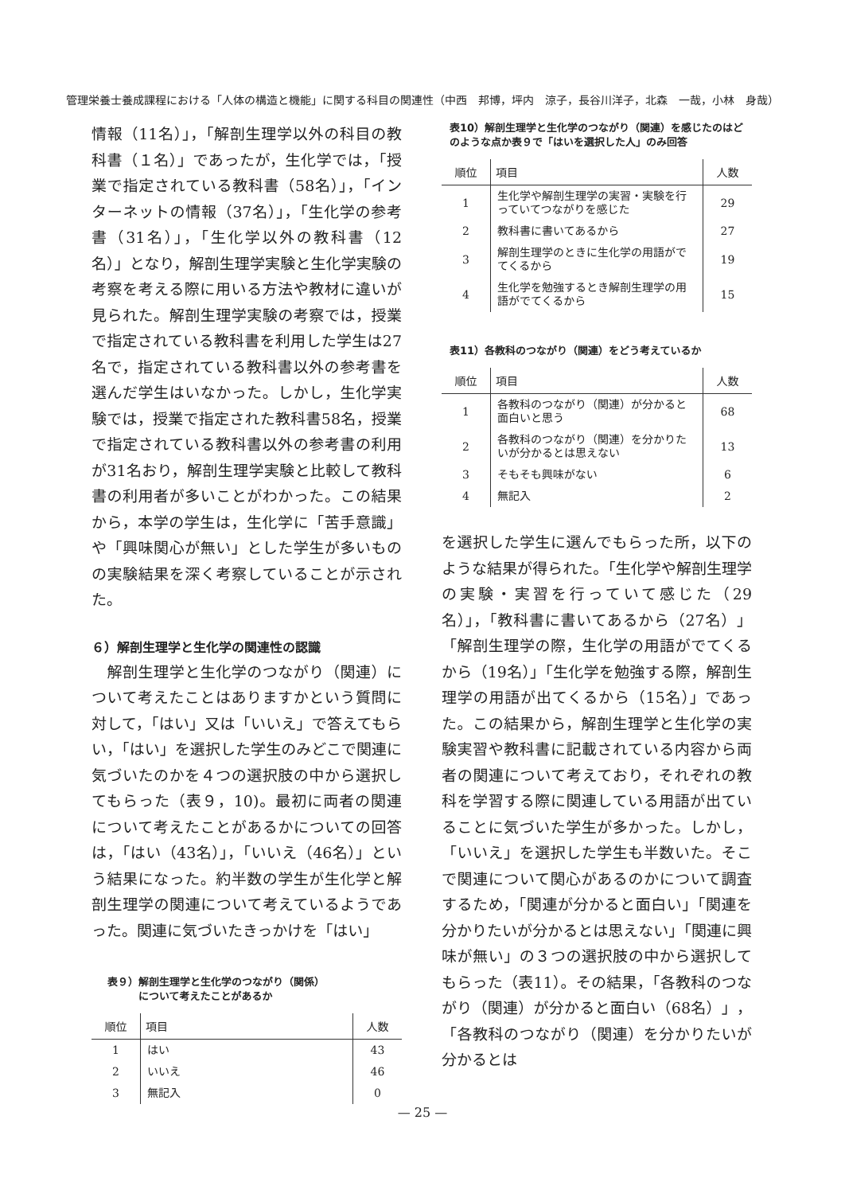管理栄養士養成課程における「人体の構造と機能」に関する科目の関連性（中西　邦博，坪内　涼子，長谷川洋子，北森　一哉，小林　身哉）
情報（11名）」，「解剖生理学以外の科目の教科書（１名）」であったが，生化学では，「授業で指定されている教科書（58名）」，「インターネットの情報（37名）」，「生化学の参考書（31名）」，「生化学以外の教科書（12名）」となり，解剖生理学実験と生化学実験の考察を考える際に用いる方法や教材に違いが見られた。解剖生理学実験の考察では，授業で指定されている教科書を利用した学生は27名で，指定されている教科書以外の参考書を選んだ学生はいなかった。しかし，生化学実験では，授業で指定された教科書58名，授業で指定されている教科書以外の参考書の利用が31名おり，解剖生理学実験と比較して教科書の利用者が多いことがわかった。この結果から，本学の学生は，生化学に「苦手意識」や「興味関心が無い」とした学生が多いものの実験結果を深く考察していることが示された。
６）解剖生理学と生化学の関連性の認識
　解剖生理学と生化学のつながり（関連）について考えたことはありますかという質問に対して，「はい」又は「いいえ」で答えてもらい，「はい」を選択した学生のみどこで関連に気づいたのかを４つの選択肢の中から選択してもらった（表９，10)。最初に両者の関連について考えたことがあるかについての回答は，「はい（43名）」，「いいえ（46名）」という結果になった。約半数の学生が生化学と解剖生理学の関連について考えているようであった。関連に気づいたきっかけを「はい」
表９）解剖生理学と生化学のつながり（関係）
　　　について考えたことがあるか
| 順位 | 項目 | 人数 |
| --- | --- | --- |
| 1 | はい | 43 |
| 2 | いいえ | 46 |
| 3 | 無記入 | 0 |
表10）解剖生理学と生化学のつながり（関連）を感じたのはどのような点か表９で「はいを選択した人」のみ回答
| 順位 | 項目 | 人数 |
| --- | --- | --- |
| 1 | 生化学や解剖生理学の実習・実験を行っていてつながりを感じた | 29 |
| 2 | 教科書に書いてあるから | 27 |
| 3 | 解剖生理学のときに生化学の用語がでてくるから | 19 |
| 4 | 生化学を勉強するとき解剖生理学の用語がでてくるから | 15 |
表11）各教科のつながり（関連）をどう考えているか
| 順位 | 項目 | 人数 |
| --- | --- | --- |
| 1 | 各教科のつながり（関連）が分かると面白いと思う | 68 |
| 2 | 各教科のつながり（関連）を分かりたいが分かるとは思えない | 13 |
| 3 | そもそも興味がない | 6 |
| 4 | 無記入 | 2 |
を選択した学生に選んでもらった所，以下のような結果が得られた。「生化学や解剖生理学の実験・実習を行っていて感じた（29名）」，「教科書に書いてあるから（27名）」「解剖生理学の際，生化学の用語がでてくるから（19名）」「生化学を勉強する際，解剖生理学の用語が出てくるから（15名）」であった。この結果から，解剖生理学と生化学の実験実習や教科書に記載されている内容から両者の関連について考えており，それぞれの教科を学習する際に関連している用語が出ていることに気づいた学生が多かった。しかし，「いいえ」を選択した学生も半数いた。そこで関連について関心があるのかについて調査するため，「関連が分かると面白い」「関連を分かりたいが分かるとは思えない」「関連に興味が無い」の３つの選択肢の中から選択してもらった（表11）。その結果，「各教科のつながり（関連）が分かると面白い（68名）」，「各教科のつながり（関連）を分かりたいが分かるとは
— 25 —